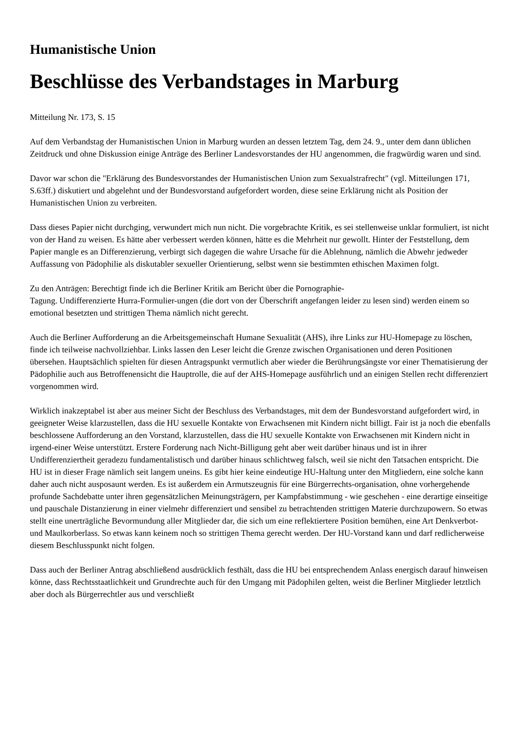Humanistische Union
Beschlüsse des Verbandstages in Marburg
Mitteilung Nr. 173, S. 15
Auf dem Verbandstag der Humanistischen Union in Marburg wurden an dessen letztem Tag, dem 24. 9., unter dem dann üblichen Zeitdruck und ohne Diskussion einige Anträge des Berliner Landesvorstandes der HU angenommen, die fragwürdig waren und sind.
Davor war schon die "Erklärung des Bundesvorstandes der Humanistischen Union zum Sexualstrafrecht" (vgl. Mitteilungen 171, S.63ff.) diskutiert und abgelehnt und der Bundesvorstand aufgefordert worden, diese seine Erklärung nicht als Position der Humanistischen Union zu verbreiten.
Dass dieses Papier nicht durchging, verwundert mich nun nicht. Die vorgebrachte Kritik, es sei stellenweise unklar formuliert, ist nicht von der Hand zu weisen. Es hätte aber verbessert werden können, hätte es die Mehrheit nur gewollt. Hinter der Feststellung, dem Papier mangle es an Differenzierung, verbirgt sich dagegen die wahre Ursache für die Ablehnung, nämlich die Abwehr jedweder Auffassung von Pädophilie als diskutabler sexueller Orientierung, selbst wenn sie bestimmten ethischen Maximen folgt.
Zu den Anträgen: Berechtigt finde ich die Berliner Kritik am Bericht über die Pornographie-
Tagung. Undifferenzierte Hurra-Formulier-ungen (die dort von der Überschrift angefangen leider zu lesen sind) werden einem so emotional besetzten und strittigen Thema nämlich nicht gerecht.
Auch die Berliner Aufforderung an die Arbeitsgemeinschaft Humane Sexualität (AHS), ihre Links zur HU-Homepage zu löschen, finde ich teilweise nachvollziehbar. Links lassen den Leser leicht die Grenze zwischen Organisationen und deren Positionen übersehen. Hauptsächlich spielten für diesen Antragspunkt vermutlich aber wieder die Berührungsängste vor einer Thematisierung der Pädophilie auch aus Betroffenensicht die Hauptrolle, die auf der AHS-Homepage ausführlich und an einigen Stellen recht differenziert vorgenommen wird.
Wirklich inakzeptabel ist aber aus meiner Sicht der Beschluss des Verbandstages, mit dem der Bundesvorstand aufgefordert wird, in geeigneter Weise klarzustellen, dass die HU sexuelle Kontakte von Erwachsenen mit Kindern nicht billigt. Fair ist ja noch die ebenfalls beschlossene Aufforderung an den Vorstand, klarzustellen, dass die HU sexuelle Kontakte von Erwachsenen mit Kindern nicht in irgend-einer Weise unterstützt. Erstere Forderung nach Nicht-Billigung geht aber weit darüber hinaus und ist in ihrer Undifferenziertheit geradezu fundamentalistisch und darüber hinaus schlichtweg falsch, weil sie nicht den Tatsachen entspricht. Die HU ist in dieser Frage nämlich seit langem uneins. Es gibt hier keine eindeutige HU-Haltung unter den Mitgliedern, eine solche kann daher auch nicht ausposaunt werden. Es ist außerdem ein Armutszeugnis für eine Bürgerrechts-organisation, ohne vorhergehende profunde Sachdebatte unter ihren gegensätzlichen Meinungsträgern, per Kampfabstimmung - wie geschehen - eine derartige einseitige und pauschale Distanzierung in einer vielmehr differenziert und sensibel zu betrachtenden strittigen Materie durchzupowern. So etwas stellt eine unerträgliche Bevormundung aller Mitglieder dar, die sich um eine reflektiertere Position bemühen, eine Art Denkverbot- und Maulkorberlass. So etwas kann keinem noch so strittigen Thema gerecht werden. Der HU-Vorstand kann und darf redlicherweise diesem Beschlusspunkt nicht folgen.
Dass auch der Berliner Antrag abschließend ausdrücklich festhält, dass die HU bei entsprechendem Anlass energisch darauf hinweisen könne, dass Rechtsstaatlichkeit und Grundrechte auch für den Umgang mit Pädophilen gelten, weist die Berliner Mitglieder letztlich aber doch als Bürgerrechtler aus und verschließt